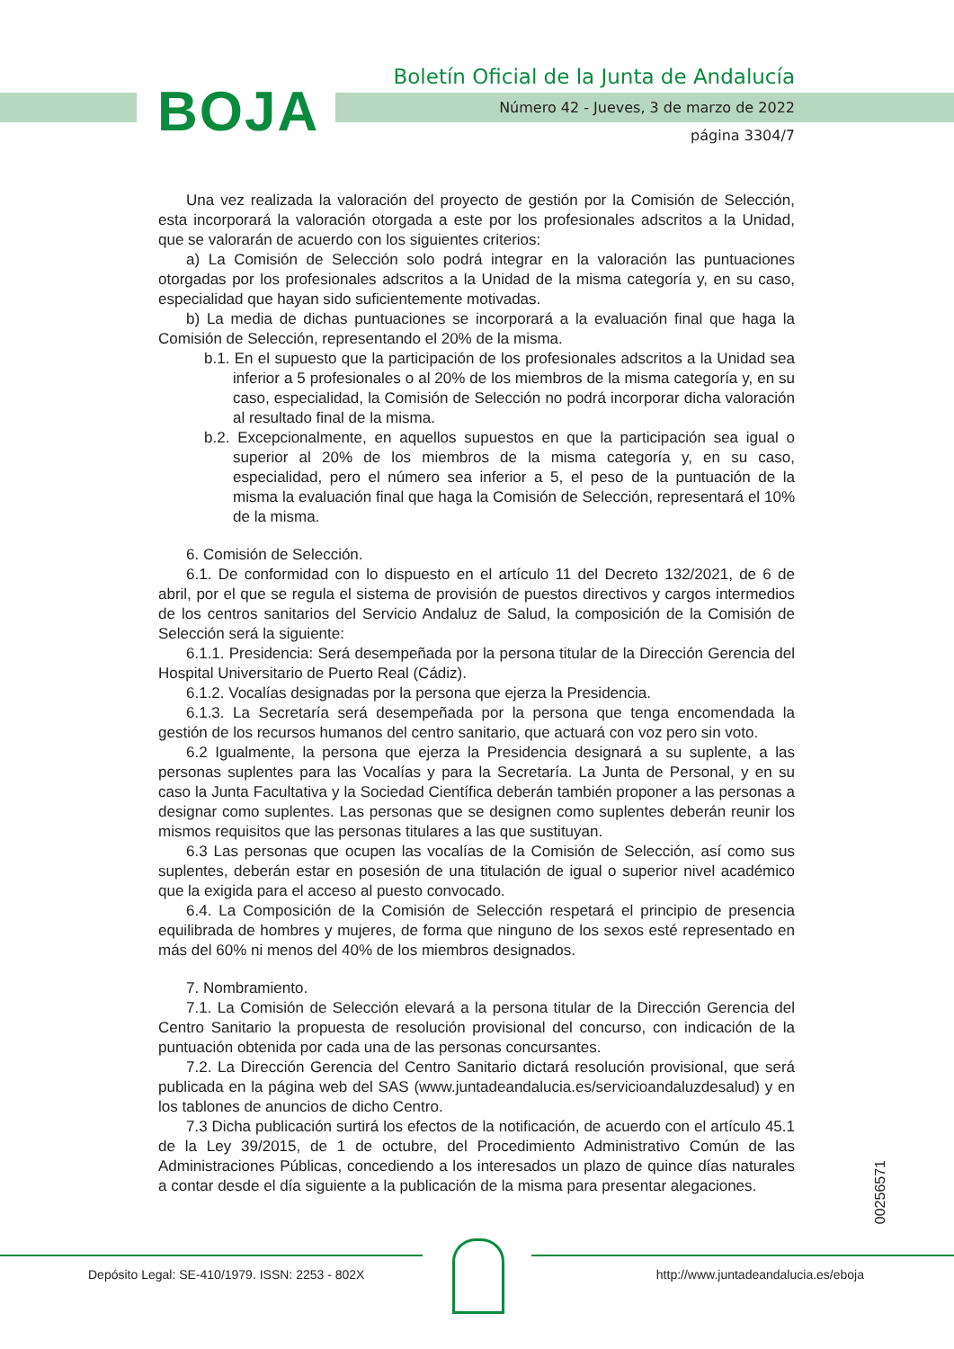BOJA
Boletín Oficial de la Junta de Andalucía
Número 42 - Jueves, 3 de marzo de 2022
página 3304/7
Una vez realizada la valoración del proyecto de gestión por la Comisión de Selección, esta incorporará la valoración otorgada a este por los profesionales adscritos a la Unidad, que se valorarán de acuerdo con los siguientes criterios:
a) La Comisión de Selección solo podrá integrar en la valoración las puntuaciones otorgadas por los profesionales adscritos a la Unidad de la misma categoría y, en su caso, especialidad que hayan sido suficientemente motivadas.
b) La media de dichas puntuaciones se incorporará a la evaluación final que haga la Comisión de Selección, representando el 20% de la misma.
b.1. En el supuesto que la participación de los profesionales adscritos a la Unidad sea inferior a 5 profesionales o al 20% de los miembros de la misma categoría y, en su caso, especialidad, la Comisión de Selección no podrá incorporar dicha valoración al resultado final de la misma.
b.2. Excepcionalmente, en aquellos supuestos en que la participación sea igual o superior al 20% de los miembros de la misma categoría y, en su caso, especialidad, pero el número sea inferior a 5, el peso de la puntuación de la misma la evaluación final que haga la Comisión de Selección, representará el 10% de la misma.
6. Comisión de Selección.
6.1. De conformidad con lo dispuesto en el artículo 11 del Decreto 132/2021, de 6 de abril, por el que se regula el sistema de provisión de puestos directivos y cargos intermedios de los centros sanitarios del Servicio Andaluz de Salud, la composición de la Comisión de Selección será la siguiente:
6.1.1. Presidencia: Será desempeñada por la persona titular de la Dirección Gerencia del Hospital Universitario de Puerto Real (Cádiz).
6.1.2. Vocalías designadas por la persona que ejerza la Presidencia.
6.1.3. La Secretaría será desempeñada por la persona que tenga encomendada la gestión de los recursos humanos del centro sanitario, que actuará con voz pero sin voto.
6.2 Igualmente, la persona que ejerza la Presidencia designará a su suplente, a las personas suplentes para las Vocalías y para la Secretaría. La Junta de Personal, y en su caso la Junta Facultativa y la Sociedad Científica deberán también proponer a las personas a designar como suplentes. Las personas que se designen como suplentes deberán reunir los mismos requisitos que las personas titulares a las que sustituyan.
6.3 Las personas que ocupen las vocalías de la Comisión de Selección, así como sus suplentes, deberán estar en posesión de una titulación de igual o superior nivel académico que la exigida para el acceso al puesto convocado.
6.4. La Composición de la Comisión de Selección respetará el principio de presencia equilibrada de hombres y mujeres, de forma que ninguno de los sexos esté representado en más del 60% ni menos del 40% de los miembros designados.
7. Nombramiento.
7.1. La Comisión de Selección elevará a la persona titular de la Dirección Gerencia del Centro Sanitario la propuesta de resolución provisional del concurso, con indicación de la puntuación obtenida por cada una de las personas concursantes.
7.2. La Dirección Gerencia del Centro Sanitario dictará resolución provisional, que será publicada en la página web del SAS (www.juntadeandalucia.es/servicioandaluzdesalud) y en los tablones de anuncios de dicho Centro.
7.3 Dicha publicación surtirá los efectos de la notificación, de acuerdo con el artículo 45.1 de la Ley 39/2015, de 1 de octubre, del Procedimiento Administrativo Común de las Administraciones Públicas, concediendo a los interesados un plazo de quince días naturales a contar desde el día siguiente a la publicación de la misma para presentar alegaciones.
00256571
Depósito Legal: SE-410/1979. ISSN: 2253 - 802X
http://www.juntadeandalucia.es/eboja